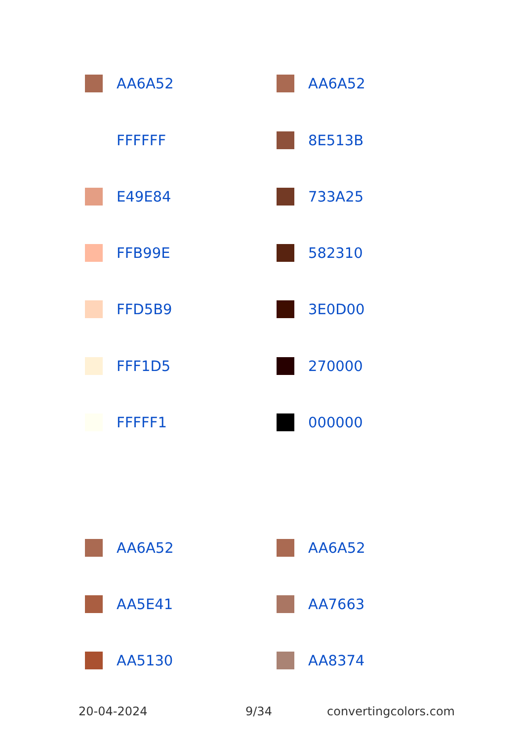AA6A52 AA6A52
FFFFFF 8E513B
E49E84 733A25
FFB99E 582310
FFD5B9 3E0D00
FFF1D5 270000
FFFFF1 000000
AA6A52 AA6A52
AA5E41 AA7663
AA5130 AA8374
20-04-2024 9/34 convertingcolors.com